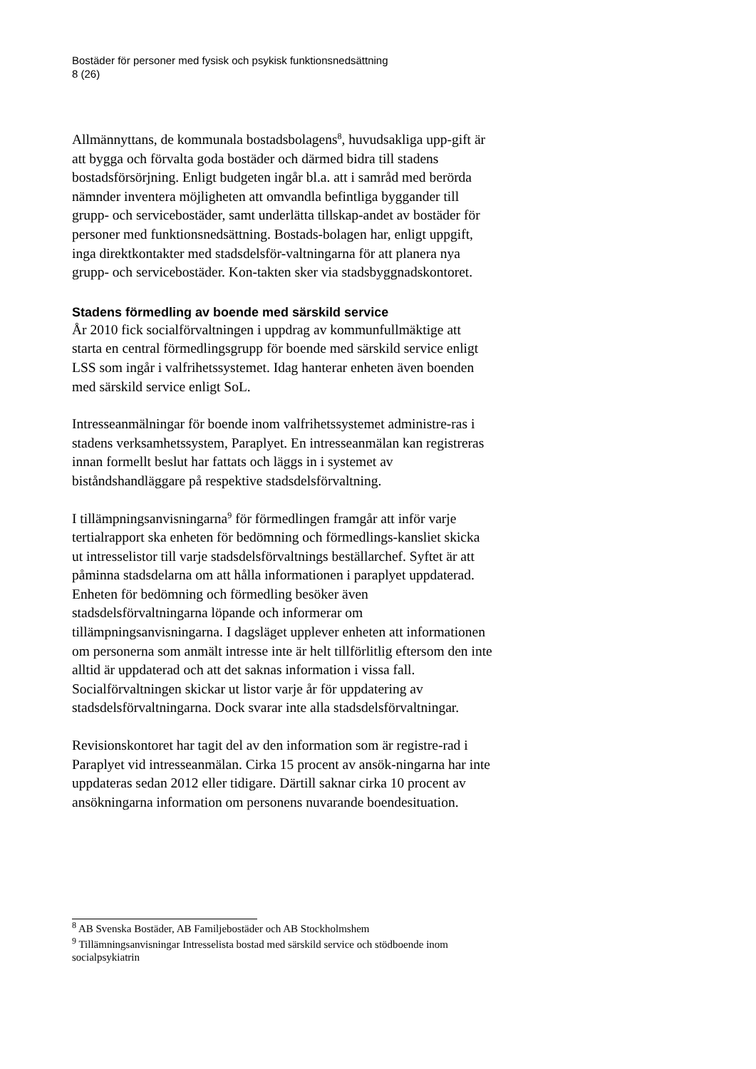Bostäder för personer med fysisk och psykisk funktionsnedsättning
8 (26)
Allmännyttans, de kommunala bostadsbolagens<sup>8</sup>, huvudsakliga upp-gift är att bygga och förvalta goda bostäder och därmed bidra till stadens bostadsförsörjning. Enligt budgeten ingår bl.a. att i samråd med berörda nämnder inventera möjligheten att omvandla befintliga byggander till grupp- och servicebostäder, samt underlätta tillskap-andet av bostäder för personer med funktionsnedsättning. Bostads-bolagen har, enligt uppgift, inga direktkontakter med stadsdelsför-valtningarna för att planera nya grupp- och servicebostäder. Kon-takten sker via stadsbyggnadskontoret.
Stadens förmedling av boende med särskild service
År 2010 fick socialförvaltningen i uppdrag av kommunfullmäktige att starta en central förmedlingsgrupp för boende med särskild service enligt LSS som ingår i valfrihetssystemet. Idag hanterar enheten även boenden med särskild service enligt SoL.
Intresseanmälningar för boende inom valfrihetssystemet administre-ras i stadens verksamhetssystem, Paraplyet. En intresseanmälan kan registreras innan formellt beslut har fattats och läggs in i systemet av biståndshandläggare på respektive stadsdelsförvaltning.
I tillämpningsanvisningarna<sup>9</sup> för förmedlingen framgår att inför varje tertialrapport ska enheten för bedömning och förmedlings-kansliet skicka ut intresselistor till varje stadsdelsförvaltnings beställarchef. Syftet är att påminna stadsdelarna om att hålla informationen i paraplyet uppdaterad. Enheten för bedömning och förmedling besöker även stadsdelsförvaltningarna löpande och informerar om tillämpningsanvisningarna. I dagsläget upplever enheten att informationen om personerna som anmält intresse inte är helt tillförlitlig eftersom den inte alltid är uppdaterad och att det saknas information i vissa fall. Socialförvaltningen skickar ut listor varje år för uppdatering av stadsdelsförvaltningarna. Dock svarar inte alla stadsdelsförvaltningar.
Revisionskontoret har tagit del av den information som är registre-rad i Paraplyet vid intresseanmälan. Cirka 15 procent av ansök-ningarna har inte uppdateras sedan 2012 eller tidigare. Därtill saknar cirka 10 procent av ansökningarna information om personens nuvarande boendesituation.
<sup>8</sup> AB Svenska Bostäder, AB Familjebostäder och AB Stockholmshem
<sup>9</sup> Tillämningsanvisningar Intresselista bostad med särskild service och stödboende inom socialpsykiatrin